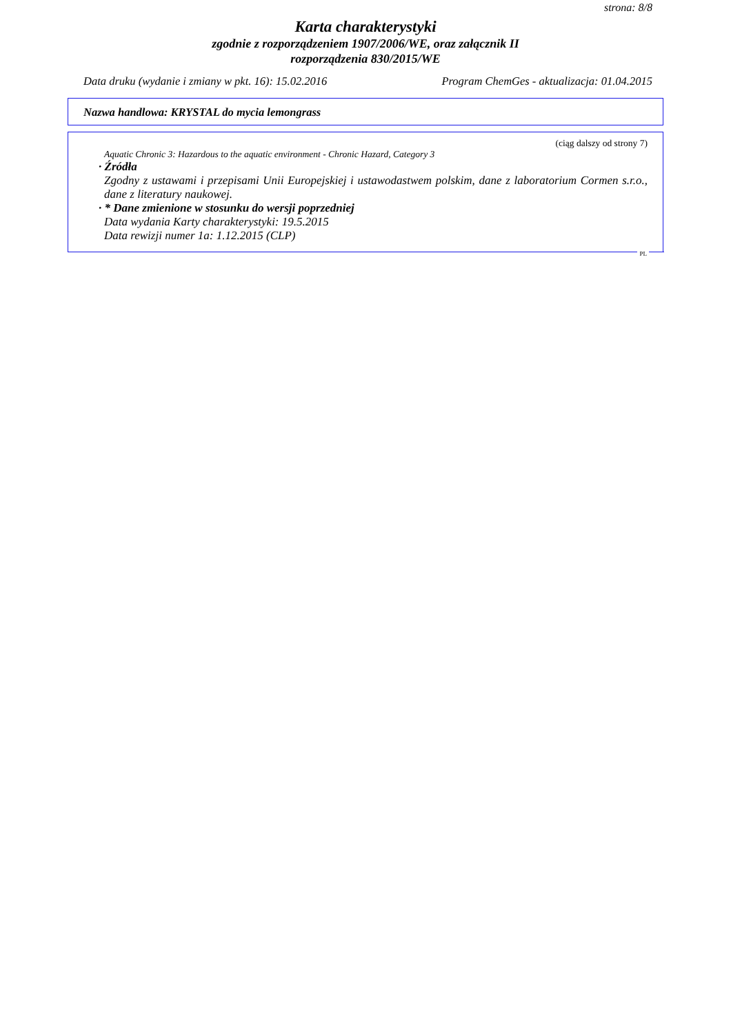strona: 8/8
Karta charakterystyki
zgodnie z rozporządzeniem 1907/2006/WE, oraz załącznik II
rozporządzenia 830/2015/WE
Data druku (wydanie i zmiany w pkt. 16): 15.02.2016 Program ChemGes - aktualizacja: 01.04.2015
Nazwa handlowa: KRYSTAL do mycia lemongrass
(ciąg dalszy od strony 7)
Aquatic Chronic 3: Hazardous to the aquatic environment - Chronic Hazard, Category 3
· Źródła
Zgodny z ustawami i przepisami Unii Europejskiej i ustawodastwem polskim, dane z laboratorium Cormen s.r.o., dane z literatury naukowej.
· * Dane zmienione w stosunku do wersji poprzedniej
Data wydania Karty charakterystyki: 19.5.2015
Data rewizji numer 1a: 1.12.2015 (CLP)
PL